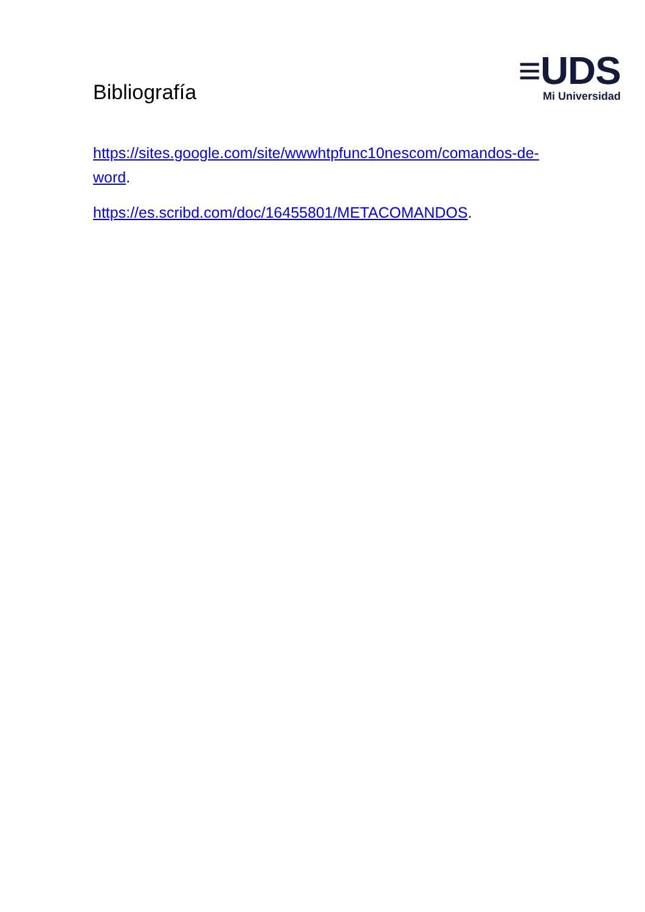Bibliografía
≡UDS
Mi Universidad
https://sites.google.com/site/wwwhtpfunc10nescom/comandos-de-word.
https://es.scribd.com/doc/16455801/METACOMANDOS.